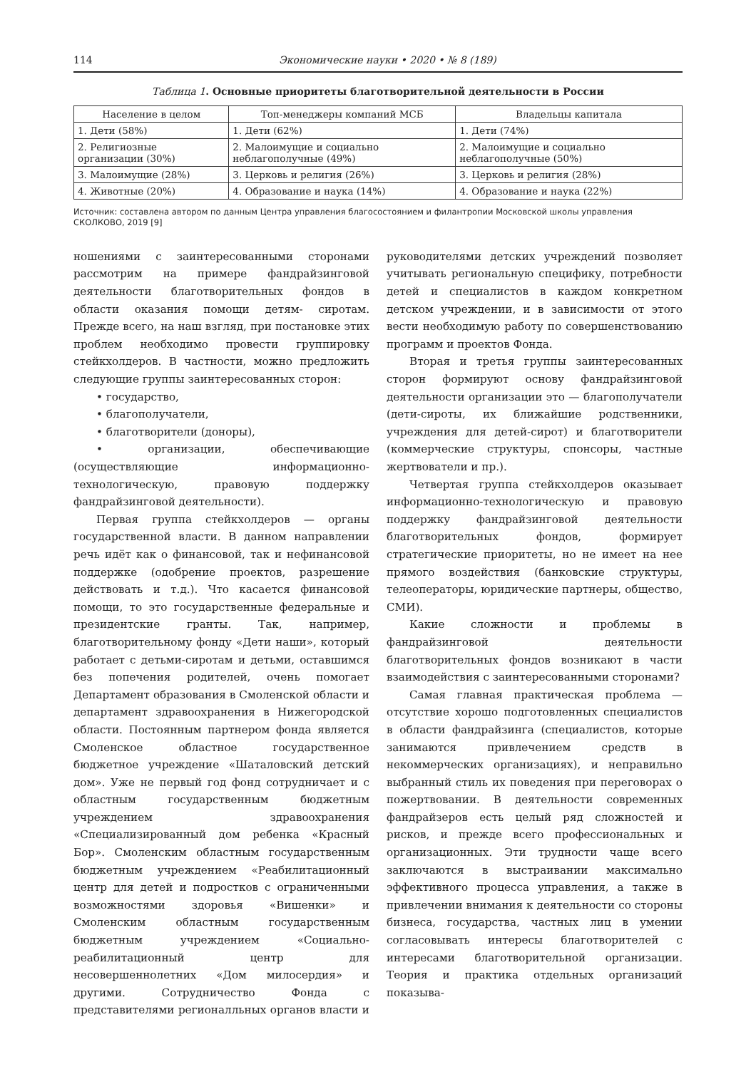114 Экономические науки • 2020 • № 8 (189)
Таблица 1. Основные приоритеты благотворительной деятельности в России
| Население в целом | Топ-менеджеры компаний МСБ | Владельцы капитала |
| --- | --- | --- |
| 1. Дети (58%) | 1. Дети (62%) | 1. Дети (74%) |
| 2. Религиозные организации (30%) | 2. Малоимущие и социально неблагополучные (49%) | 2. Малоимущие и социально неблагополучные (50%) |
| 3. Малоимущие (28%) | 3. Церковь и религия (26%) | 3. Церковь и религия (28%) |
| 4. Животные (20%) | 4. Образование и наука (14%) | 4. Образование и наука (22%) |
Источник: составлена автором по данным Центра управления благосостоянием и филантропии Московской школы управления СКОЛКОВО, 2019 [9]
ношениями с заинтересованными сторонами рассмотрим на примере фандрайзинговой деятельности благотворительных фондов в области оказания помощи детям- сиротам. Прежде всего, на наш взгляд, при постановке этих проблем необходимо провести группировку стейкхолдеров. В частности, можно предложить следующие группы заинтересованных сторон:
• государство,
• благополучатели,
• благотворители (доноры),
• организации, обеспечивающие (осуществляющие информационно-технологическую, правовую поддержку фандрайзинговой деятельности).
Первая группа стейкхолдеров — органы государственной власти. В данном направлении речь идёт как о финансовой, так и нефинансовой поддержке (одобрение проектов, разрешение действовать и т.д.). Что касается финансовой помощи, то это государственные федеральные и президентские гранты. Так, например, благотворительному фонду «Дети наши», который работает с детьми-сиротам и детьми, оставшимся без попечения родителей, очень помогает Департамент образования в Смоленской области и департамент здравоохранения в Нижегородской области. Постоянным партнером фонда является Смоленское областное государственное бюджетное учреждение «Шаталовский детский дом». Уже не первый год фонд сотрудничает и с областным государственным бюджетным учреждением здравоохранения «Специализированный дом ребенка «Красный Бор». Смоленским областным государственным бюджетным учреждением «Реабилитационный центр для детей и подростков с ограниченными возможностями здоровья «Вишенки» и Смоленским областным государственным бюджетным учреждением «Социально-реабилитационный центр для несовершеннолетних «Дом милосердия» и другими. Сотрудничество Фонда с представителями регионалльных органов власти и руководителями детских учреждений позволяет учитывать региональную специфику, потребности детей и специалистов в каждом конкретном детском учреждении, и в зависимости от этого вести необходимую работу по совершенствованию программ и проектов Фонда.
Вторая и третья группы заинтересованных сторон формируют основу фандрайзинговой деятельности организации это — благополучатели (дети-сироты, их ближайшие родственники, учреждения для детей-сирот) и благотворители (коммерческие структуры, спонсоры, частные жертвователи и пр.).
Четвертая группа стейкхолдеров оказывает информационно-технологическую и правовую поддержку фандрайзинговой деятельности благотворительных фондов, формирует стратегические приоритеты, но не имеет на нее прямого воздействия (банковские структуры, телеоператоры, юридические партнеры, общество, СМИ).
Какие сложности и проблемы в фандрайзинговой деятельности благотворительных фондов возникают в части взаимодействия с заинтересованными сторонами?
Самая главная практическая проблема — отсутствие хорошо подготовленных специалистов в области фандрайзинга (специалистов, которые занимаются привлечением средств в некоммерческих организациях), и неправильно выбранный стиль их поведения при переговорах о пожертвовании. В деятельности современных фандрайзеров есть целый ряд сложностей и рисков, и прежде всего профессиональных и организационных. Эти трудности чаще всего заключаются в выстраивании максимально эффективного процесса управления, а также в привлечении внимания к деятельности со стороны бизнеса, государства, частных лиц в умении согласовывать интересы благотворителей с интересами благотворительной организации. Теория и практика отдельных организаций показыва-